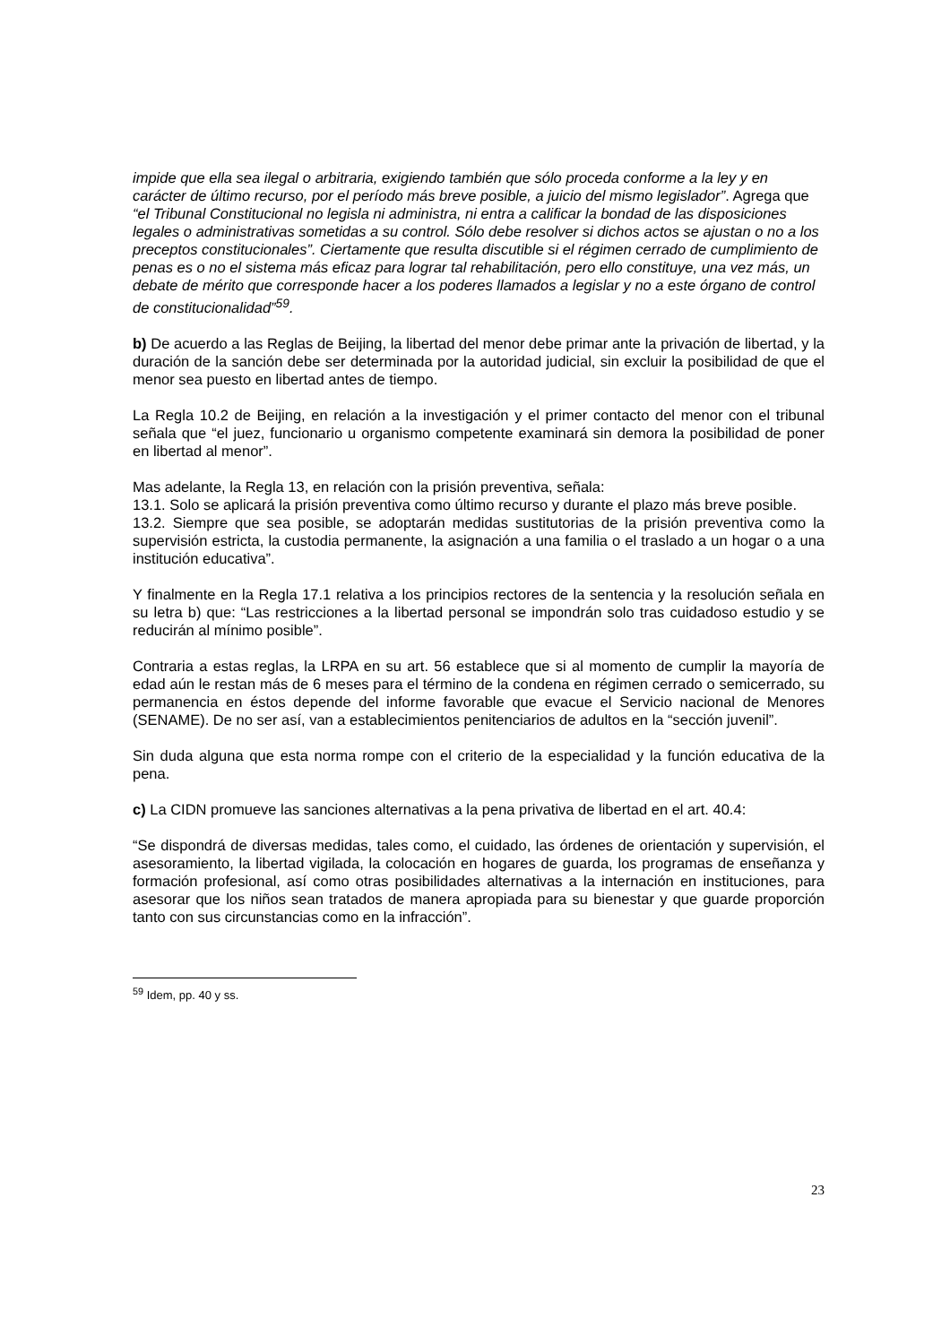impide que ella sea ilegal o arbitraria, exigiendo también que sólo proceda conforme a la ley y en carácter de último recurso, por el período más breve posible, a juicio del mismo legislador”. Agrega que “el Tribunal Constitucional no legisla ni administra, ni entra a calificar la bondad de las disposiciones legales o administrativas sometidas a su control. Sólo debe resolver si dichos actos se ajustan o no a los preceptos constitucionales”. Ciertamente que resulta discutible si el régimen cerrado de cumplimiento de penas es o no el sistema más eficaz para lograr tal rehabilitación, pero ello constituye, una vez más, un debate de mérito que corresponde hacer a los poderes llamados a legislar y no a este órgano de control de constitucionalidad”<sup>59</sup>.
b) De acuerdo a las Reglas de Beijing, la libertad del menor debe primar ante la privación de libertad, y la duración de la sanción debe ser determinada por la autoridad judicial, sin excluir la posibilidad de que el menor sea puesto en libertad antes de tiempo.
La Regla 10.2 de Beijing, en relación a la investigación y el primer contacto del menor con el tribunal señala que “el juez, funcionario u organismo competente examinará sin demora la posibilidad de poner en libertad al menor”.
Mas adelante, la Regla 13, en relación con la prisión preventiva, señala:
13.1. Solo se aplicará la prisión preventiva como último recurso y durante el plazo más breve posible.
13.2. Siempre que sea posible, se adoptarán medidas sustitutorias de la prisión preventiva como la supervisión estricta, la custodia permanente, la asignación a una familia o el traslado a un hogar o a una institución educativa”.
Y finalmente en la Regla 17.1 relativa a los principios rectores de la sentencia y la resolución señala en su letra b) que: “Las restricciones a la libertad personal se impondrán solo tras cuidadoso estudio y se reducirán al mínimo posible”.
Contraria a estas reglas, la LRPA en su art. 56 establece que si al momento de cumplir la mayoría de edad aún le restan más de 6 meses para el término de la condena en régimen cerrado o semicerrado, su permanencia en éstos depende del informe favorable que evacue el Servicio nacional de Menores (SENAME). De no ser así, van a establecimientos penitenciarios de adultos en la “sección juvenil”.
Sin duda alguna que esta norma rompe con el criterio de la especialidad y la función educativa de la pena.
c) La CIDN promueve las sanciones alternativas a la pena privativa de libertad en el art. 40.4:
“Se dispondrá de diversas medidas, tales como, el cuidado, las órdenes de orientación y supervisión, el asesoramiento, la libertad vigilada, la colocación en hogares de guarda, los programas de enseñanza y formación profesional, así como otras posibilidades alternativas a la internación en instituciones, para asesorar que los niños sean tratados de manera apropiada para su bienestar y que guarde proporción tanto con sus circunstancias como en la infracción”.
<sup>59</sup> Idem, pp. 40 y ss.
23